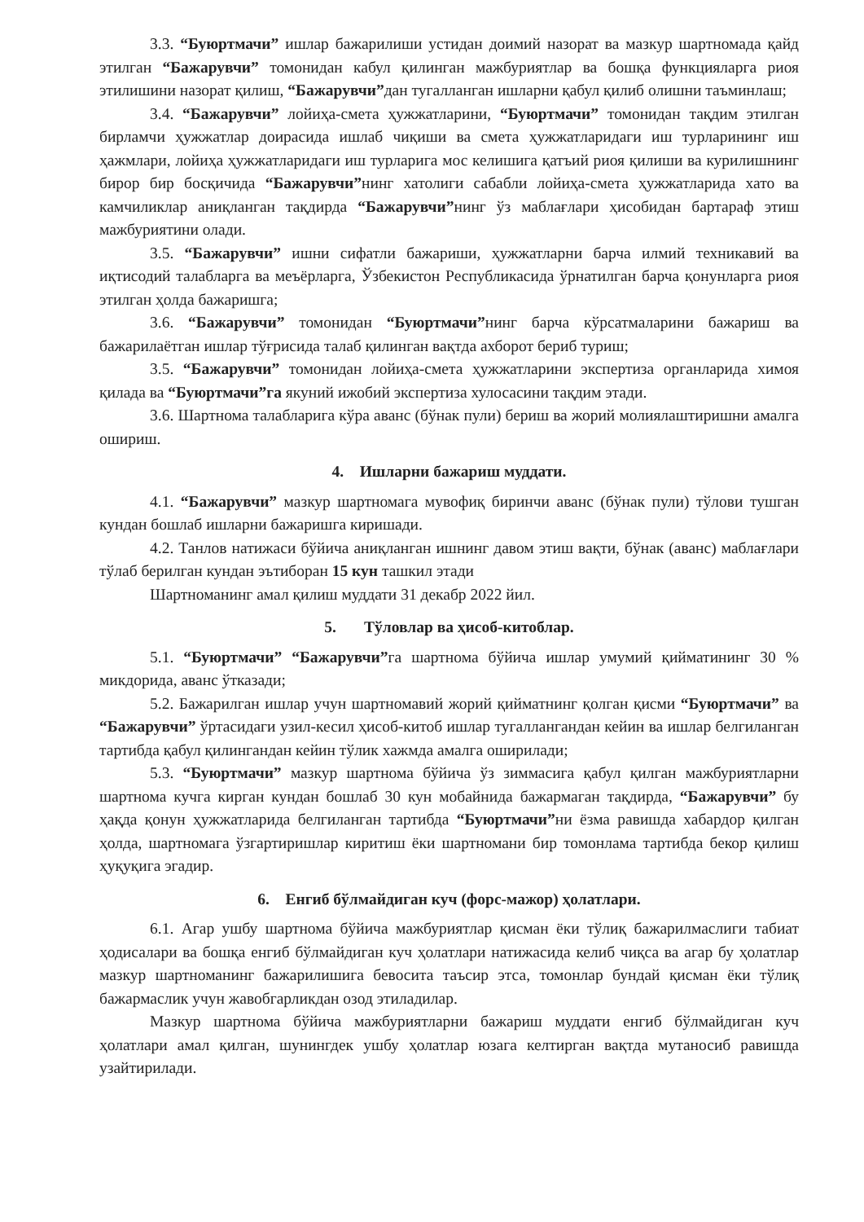3.3. “Буюртмачи” ишлар бажарилиши устидан доимий назорат ва мазкур шартномада қайд этилган “Бажарувчи” томонидан кабул қилинган мажбуриятлар ва бошқа функцияларга риоя этилишини назорат қилиш, “Бажарувчи”дан тугалланган ишларни қабул қилиб олишни таъминлаш;
3.4. “Бажарувчи” лойиҳа-смета ҳужжатларини, “Буюртмачи” томонидан тақдим этилган бирламчи ҳужжатлар доирасида ишлаб чиқиши ва смета ҳужжатларидаги иш турларининг иш ҳажмлари, лойиҳа ҳужжатларидаги иш турларига мос келишига қатъий риоя қилиши ва курилишнинг бирор бир босқичида “Бажарувчи”нинг хатолиги сабабли лойиҳа-смета ҳужжатларида хато ва камчиликлар аниқланган тақдирда “Бажарувчи”нинг ўз маблағлари ҳисобидан бартараф этиш мажбуриятини олади.
3.5. “Бажарувчи” ишни сифатли бажариши, ҳужжатларни барча илмий техникавий ва иқтисодий талабларга ва меъёрларга, Ўзбекистон Республикасида ўрнатилган барча қонунларга риоя этилган ҳолда бажаришга;
3.6. “Бажарувчи” томонидан “Буюртмачи”нинг барча кўрсатмаларини бажариш ва бажарилаётган ишлар тўғрисида талаб қилинган вақтда ахборот бериб туриш;
3.5. “Бажарувчи” томонидан лойиҳа-смета ҳужжатларини экспертиза органларида химоя қилада ва “Буюртмачи”га якуний ижобий экспертиза хулосасини тақдим этади.
3.6. Шартнома талабларига кўра аванс (бўнак пули) бериш ва жорий молиялаштиришни амалга ошириш.
4. Ишларни бажариш муддати.
4.1. “Бажарувчи” мазкур шартномага мувофиқ биринчи аванс (бўнак пули) тўлови тушган кундан бошлаб ишларни бажаришга киришади.
4.2. Танлов натижаси бўйича аниқланган ишнинг давом этиш вақти, бўнак (аванс) маблағлари тўлаб берилган кундан эътиборан 15 кун ташкил этади
Шартноманинг амал қилиш муддати 31 декабр 2022 йил.
5. Тўловлар ва ҳисоб-китоблар.
5.1. “Буюртмачи” “Бажарувчи”га шартнома бўйича ишлар умумий қийматининг 30 % микдорида, аванс ўтказади;
5.2. Бажарилган ишлар учун шартномавий жорий қийматнинг қолган қисми “Буюртмачи” ва “Бажарувчи” ўртасидаги узил-кесил ҳисоб-китоб ишлар тугаллангандан кейин ва ишлар белгиланган тартибда қабул қилингандан кейин тўлик хажмда амалга оширилади;
5.3. “Буюртмачи” мазкур шартнома бўйича ўз зиммасига қабул қилган мажбуриятларни шартнома кучга кирган кундан бошлаб 30 кун мобайнида бажармаган тақдирда, “Бажарувчи” бу ҳақда қонун ҳужжатларида белгиланган тартибда “Буюртмачи”ни ёзма равишда хабардор қилган ҳолда, шартномага ўзгартиришлар киритиш ёки шартномани бир томонлама тартибда бекор қилиш ҳуқуқига эгадир.
6. Енгиб бўлмайдиган куч (форс-мажор) ҳолатлари.
6.1. Агар ушбу шартнома бўйича мажбуриятлар қисман ёки тўлиқ бажарилмаслиги табиат ҳодисалари ва бошқа енгиб бўлмайдиган куч ҳолатлари натижасида келиб чиқса ва агар бу ҳолатлар мазкур шартноманинг бажарилишига бевосита таъсир этса, томонлар бундай қисман ёки тўлиқ бажармаслик учун жавобгарликдан озод этиладилар.
Мазкур шартнома бўйича мажбуриятларни бажариш муддати енгиб бўлмайдиган куч ҳолатлари амал қилган, шунингдек ушбу ҳолатлар юзага келтирган вақтда мутаносиб равишда узайтирилади.